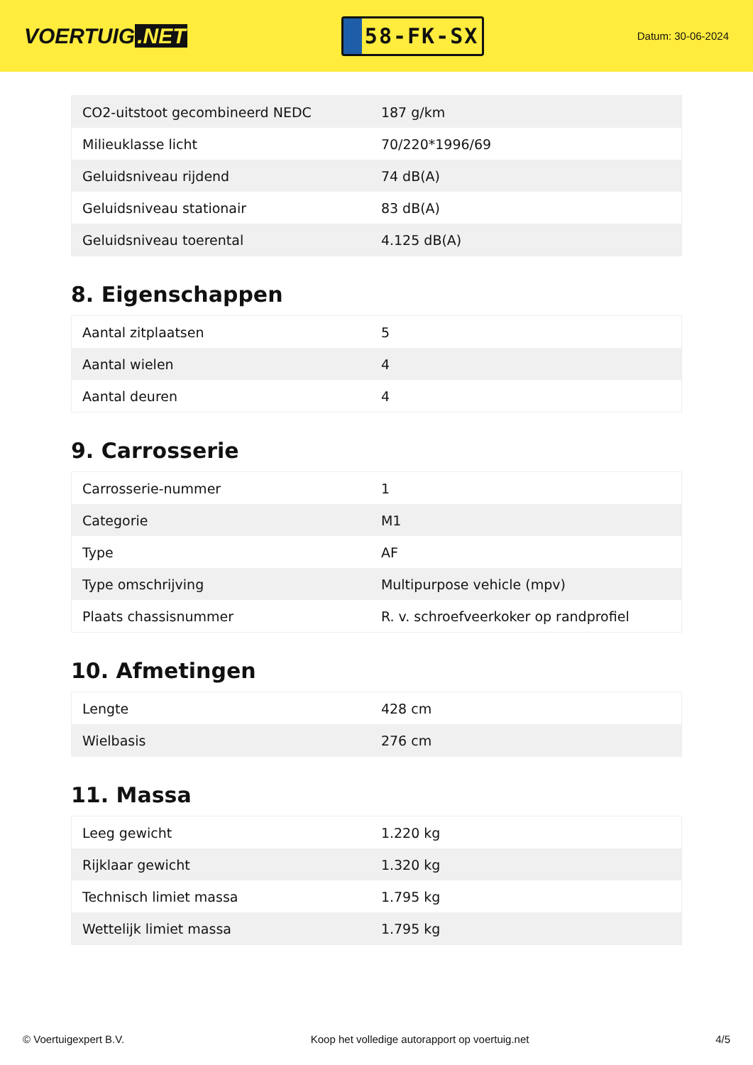VOERTUIG.NET
58-FK-SX
Datum: 30-06-2024
| CO2-uitstoot gecombineerd NEDC | 187 g/km |
| Milieuklasse licht | 70/220*1996/69 |
| Geluidsniveau rijdend | 74 dB(A) |
| Geluidsniveau stationair | 83 dB(A) |
| Geluidsniveau toerental | 4.125 dB(A) |
8. Eigenschappen
| Aantal zitplaatsen | 5 |
| Aantal wielen | 4 |
| Aantal deuren | 4 |
9. Carrosserie
| Carrosserie-nummer | 1 |
| Categorie | M1 |
| Type | AF |
| Type omschrijving | Multipurpose vehicle (mpv) |
| Plaats chassisnummer | R. v. schroefveerkoker op randprofiel |
10. Afmetingen
| Lengte | 428 cm |
| Wielbasis | 276 cm |
11. Massa
| Leeg gewicht | 1.220 kg |
| Rijklaar gewicht | 1.320 kg |
| Technisch limiet massa | 1.795 kg |
| Wettelijk limiet massa | 1.795 kg |
© Voertuigexpert B.V. Koop het volledige autorapport op voertuig.net 4/5